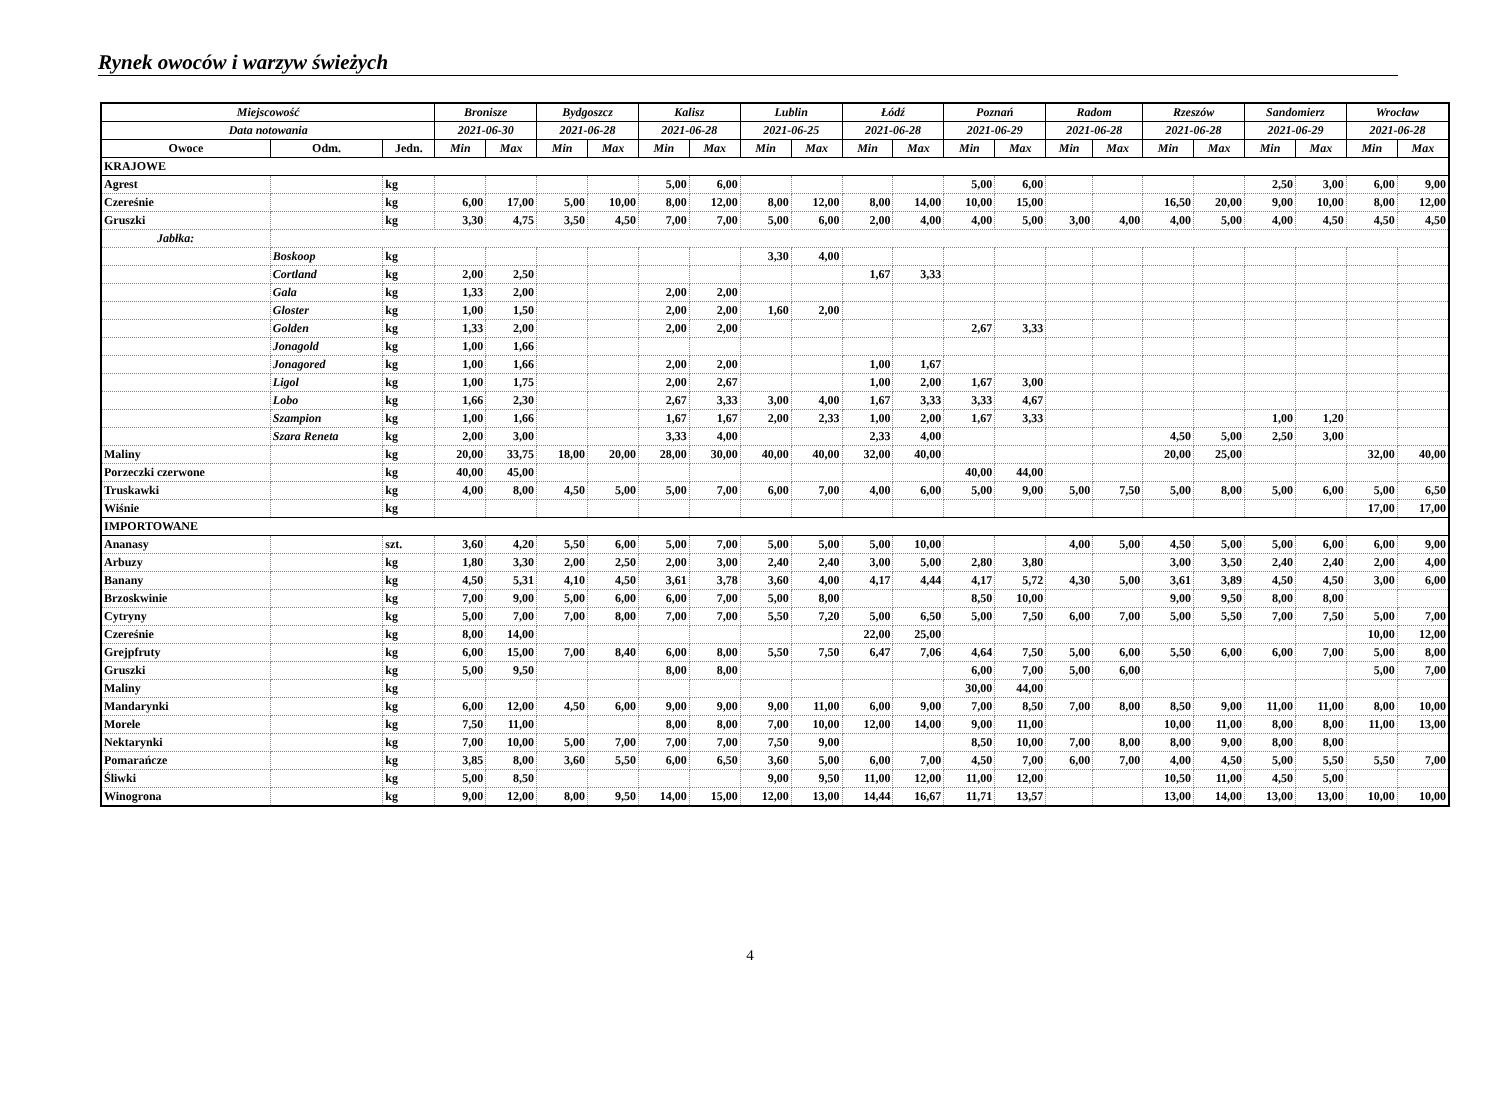Rynek owoców i warzyw świeżych
| Miejscowość | | | Bronisze | | Bydgoszcz | | Kalisz | | Lublin | | Łódź | | Poznań | | Radom | | Rzeszów | | Sandomierz | | Wrocław | |
| --- | --- | --- | --- | --- | --- | --- | --- | --- | --- | --- | --- | --- | --- | --- | --- | --- | --- | --- | --- | --- | --- | --- |
| Data notowania | | | 2021-06-30 | | 2021-06-28 | | 2021-06-28 | | 2021-06-25 | | 2021-06-28 | | 2021-06-29 | | 2021-06-28 | | 2021-06-28 | | 2021-06-29 | | 2021-06-28 | |
| Owoce | Odm. | Jedn. | Min | Max | Min | Max | Min | Max | Min | Max | Min | Max | Min | Max | Min | Max | Min | Max | Min | Max | Min | Max |
| KRAJOWE | | | | | | | | | | | | | | | | | | | | | | |
| Agrest | | kg | | | | | 5,00 | 6,00 | | | | | 5,00 | 6,00 | | | | | 2,50 | 3,00 | 6,00 | 9,00 |
| Czereśnie | | kg | 6,00 | 17,00 | 5,00 | 10,00 | 8,00 | 12,00 | 8,00 | 12,00 | 8,00 | 14,00 | 10,00 | 15,00 | | | 16,50 | 20,00 | 9,00 | 10,00 | 8,00 | 12,00 |
| Gruszki | | kg | 3,30 | 4,75 | 3,50 | 4,50 | 7,00 | 7,00 | 5,00 | 6,00 | 2,00 | 4,00 | 4,00 | 5,00 | 3,00 | 4,00 | 4,00 | 5,00 | 4,00 | 4,50 | 4,50 | 4,50 |
| Jabłka: | | | | | | | | | | | | | | | | | | | | | | |
| | Boskoop | kg | | | | | | | 3,30 | 4,00 | | | | | | | | | | | | |
| | Cortland | kg | 2,00 | 2,50 | | | | | | | 1,67 | 3,33 | | | | | | | | | | |
| | Gala | kg | 1,33 | 2,00 | | | 2,00 | 2,00 | | | | | | | | | | | | | | |
| | Gloster | kg | 1,00 | 1,50 | | | 2,00 | 2,00 | 1,60 | 2,00 | | | | | | | | | | | | |
| | Golden | kg | 1,33 | 2,00 | | | 2,00 | 2,00 | | | | | 2,67 | 3,33 | | | | | | | | |
| | Jonagold | kg | 1,00 | 1,66 | | | | | | | | | | | | | | | | | | |
| | Jonagored | kg | 1,00 | 1,66 | | | 2,00 | 2,00 | | | 1,00 | 1,67 | | | | | | | | | | |
| | Ligol | kg | 1,00 | 1,75 | | | 2,00 | 2,67 | | | 1,00 | 2,00 | 1,67 | 3,00 | | | | | | | | |
| | Lobo | kg | 1,66 | 2,30 | | | 2,67 | 3,33 | 3,00 | 4,00 | 1,67 | 3,33 | 3,33 | 4,67 | | | | | | | | |
| | Szampion | kg | 1,00 | 1,66 | | | 1,67 | 1,67 | 2,00 | 2,33 | 1,00 | 2,00 | 1,67 | 3,33 | | | | | 1,00 | 1,20 | | |
| | Szara Reneta | kg | 2,00 | 3,00 | | | 3,33 | 4,00 | | | 2,33 | 4,00 | | | | | 4,50 | 5,00 | 2,50 | 3,00 | | |
| Maliny | | kg | 20,00 | 33,75 | 18,00 | 20,00 | 28,00 | 30,00 | 40,00 | 40,00 | 32,00 | 40,00 | | | | | 20,00 | 25,00 | | | 32,00 | 40,00 |
| Porzeczki czerwone | | kg | 40,00 | 45,00 | | | | | | | | | 40,00 | 44,00 | | | | | | | | |
| Truskawki | | kg | 4,00 | 8,00 | 4,50 | 5,00 | 5,00 | 7,00 | 6,00 | 7,00 | 4,00 | 6,00 | 5,00 | 9,00 | 5,00 | 7,50 | 5,00 | 8,00 | 5,00 | 6,00 | 5,00 | 6,50 |
| Wiśnie | | kg | | | | | | | | | | | | | | | | | | | 17,00 | 17,00 |
| IMPORTOWANE | | | | | | | | | | | | | | | | | | | | | | |
| Ananasy | | szt. | 3,60 | 4,20 | 5,50 | 6,00 | 5,00 | 7,00 | 5,00 | 5,00 | 5,00 | 10,00 | | | 4,00 | 5,00 | 4,50 | 5,00 | 5,00 | 6,00 | 6,00 | 9,00 |
| Arbuzy | | kg | 1,80 | 3,30 | 2,00 | 2,50 | 2,00 | 3,00 | 2,40 | 2,40 | 3,00 | 5,00 | 2,80 | 3,80 | | | 3,00 | 3,50 | 2,40 | 2,40 | 2,00 | 4,00 |
| Banany | | kg | 4,50 | 5,31 | 4,10 | 4,50 | 3,61 | 3,78 | 3,60 | 4,00 | 4,17 | 4,44 | 4,17 | 5,72 | 4,30 | 5,00 | 3,61 | 3,89 | 4,50 | 4,50 | 3,00 | 6,00 |
| Brzoskwinie | | kg | 7,00 | 9,00 | 5,00 | 6,00 | 6,00 | 7,00 | 5,00 | 8,00 | | | 8,50 | 10,00 | | | 9,00 | 9,50 | 8,00 | 8,00 | | |
| Cytryny | | kg | 5,00 | 7,00 | 7,00 | 8,00 | 7,00 | 7,00 | 5,50 | 7,20 | 5,00 | 6,50 | 5,00 | 7,50 | 6,00 | 7,00 | 5,00 | 5,50 | 7,00 | 7,50 | 5,00 | 7,00 |
| Czereśnie | | kg | 8,00 | 14,00 | | | | | | | 22,00 | 25,00 | | | | | | | | | 10,00 | 12,00 |
| Grejpfruty | | kg | 6,00 | 15,00 | 7,00 | 8,40 | 6,00 | 8,00 | 5,50 | 7,50 | 6,47 | 7,06 | 4,64 | 7,50 | 5,00 | 6,00 | 5,50 | 6,00 | 6,00 | 7,00 | 5,00 | 8,00 |
| Gruszki | | kg | 5,00 | 9,50 | | | 8,00 | 8,00 | | | | | 6,00 | 7,00 | 5,00 | 6,00 | | | | | 5,00 | 7,00 |
| Maliny | | kg | | | | | | | | | | | 30,00 | 44,00 | | | | | | | | |
| Mandarynki | | kg | 6,00 | 12,00 | 4,50 | 6,00 | 9,00 | 9,00 | 9,00 | 11,00 | 6,00 | 9,00 | 7,00 | 8,50 | 7,00 | 8,00 | 8,50 | 9,00 | 11,00 | 11,00 | 8,00 | 10,00 |
| Morele | | kg | 7,50 | 11,00 | | | 8,00 | 8,00 | 7,00 | 10,00 | 12,00 | 14,00 | 9,00 | 11,00 | | | 10,00 | 11,00 | 8,00 | 8,00 | 11,00 | 13,00 |
| Nektarynki | | kg | 7,00 | 10,00 | 5,00 | 7,00 | 7,00 | 7,00 | 7,50 | 9,00 | | | 8,50 | 10,00 | 7,00 | 8,00 | 8,00 | 9,00 | 8,00 | 8,00 | | |
| Pomarańcze | | kg | 3,85 | 8,00 | 3,60 | 5,50 | 6,00 | 6,50 | 3,60 | 5,00 | 6,00 | 7,00 | 4,50 | 7,00 | 6,00 | 7,00 | 4,00 | 4,50 | 5,00 | 5,50 | 5,50 | 7,00 |
| Śliwki | | kg | 5,00 | 8,50 | | | | | 9,00 | 9,50 | 11,00 | 12,00 | 11,00 | 12,00 | | | 10,50 | 11,00 | 4,50 | 5,00 | | |
| Winogrona | | kg | 9,00 | 12,00 | 8,00 | 9,50 | 14,00 | 15,00 | 12,00 | 13,00 | 14,44 | 16,67 | 11,71 | 13,57 | | | 13,00 | 14,00 | 13,00 | 13,00 | 10,00 | 10,00 |
4